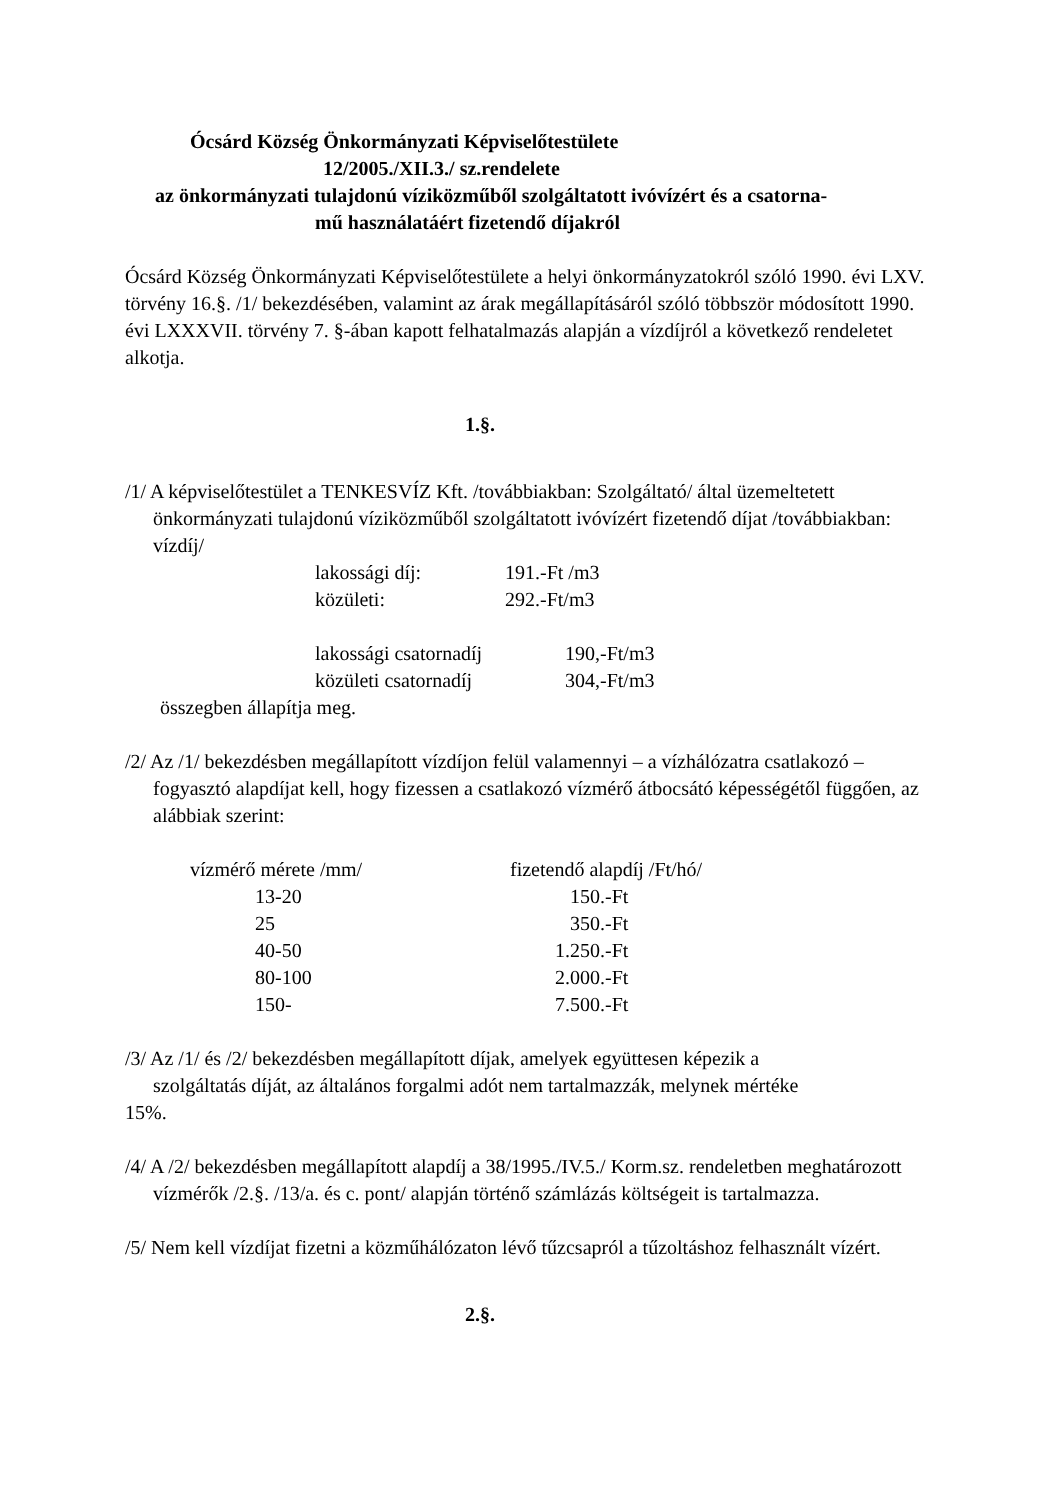Ócsárd Község Önkormányzati Képviselőtestülete
12/2005./XII.3./ sz.rendelete
az önkormányzati tulajdonú víziközműből szolgáltatott ivóvízért és a csatorna-
mű használatáért fizetendő díjakról
Ócsárd Község Önkormányzati Képviselőtestülete a helyi önkormányzatokról szóló 1990. évi LXV. törvény 16.§. /1/ bekezdésében, valamint az árak megállapításáról szóló többször módosított 1990. évi LXXXVII. törvény 7. §-ában kapott felhatalmazás alapján a vízdíjról a következő rendeletet alkotja.
1.§.
/1/ A képviselőtestület a TENKESVÍZ Kft. /továbbiakban: Szolgáltató/ által üzemeltetett önkormányzati tulajdonú víziközműből szolgáltatott ivóvízért fizetendő díjat /továbbiakban: vízdíj/
| lakossági díj: | 191.-Ft /m3 |
| közületi: | 292.-Ft/m3 |
| lakossági csatornadíj | 190,-Ft/m3 |
| közületi csatornadíj | 304,-Ft/m3 |
összegben állapítja meg.
/2/ Az /1/ bekezdésben megállapított vízdíjon felül valamennyi – a vízhálózatra csatlakozó – fogyasztó alapdíjat kell, hogy fizessen a csatlakozó vízmérő átbocsátó képességétől függően, az alábbiak szerint:
| vízmérő mérete /mm/ | fizetendő alapdíj /Ft/hó/ |
| 13-20 | 150.-Ft |
| 25 | 350.-Ft |
| 40-50 | 1.250.-Ft |
| 80-100 | 2.000.-Ft |
| 150- | 7.500.-Ft |
/3/ Az /1/ és /2/ bekezdésben megállapított díjak, amelyek együttesen képezik a
szolgáltatás díját, az általános forgalmi adót nem tartalmazzák, melynek mértéke
15%.
/4/ A /2/ bekezdésben megállapított alapdíj a 38/1995./IV.5./ Korm.sz. rendeletben meghatározott vízmérők /2.§. /13/a. és c. pont/ alapján történő számlázás költségeit is tartalmazza.
/5/ Nem kell vízdíjat fizetni a közműhálózaton lévő tűzcsapról a tűzoltáshoz felhasznált vízért.
2.§.